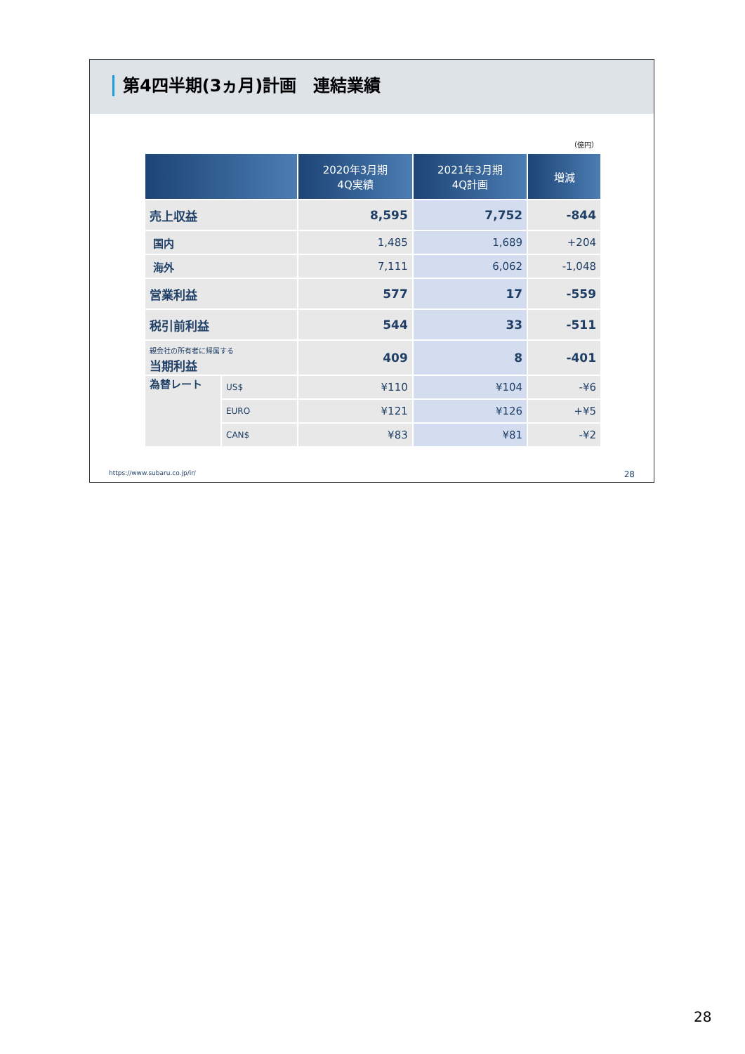第4四半期(3ヵ月)計画　連結業績
（億円）
| | | 2020年3月期 4Q実績 | 2021年3月期 4Q計画 | 増減 |
| --- | --- | --- | --- | --- |
| 売上収益 | | 8,595 | 7,752 | -844 |
| 国内 | | 1,485 | 1,689 | +204 |
| 海外 | | 7,111 | 6,062 | -1,048 |
| 営業利益 | | 577 | 17 | -559 |
| 税引前利益 | | 544 | 33 | -511 |
| 親会社の所有者に帰属する 当期利益 | | 409 | 8 | -401 |
| 為替レート | US$ | ¥110 | ¥104 | -¥6 |
| | EURO | ¥121 | ¥126 | +¥5 |
| | CAN$ | ¥83 | ¥81 | -¥2 |
https://www.subaru.co.jp/ir/ 28
28